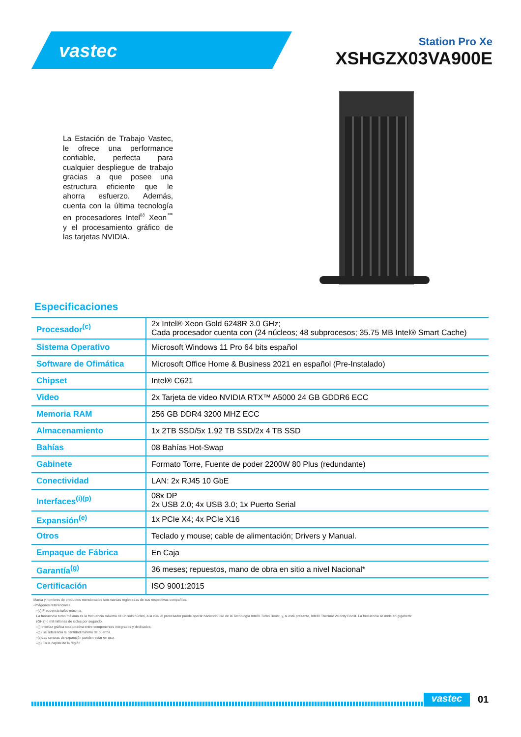vastec
Station Pro Xe
XSHGZX03VA900E
La Estación de Trabajo Vastec, le ofrece una performance confiable, perfecta para cualquier despliegue de trabajo gracias a que posee una estructura eficiente que le ahorra esfuerzo. Además, cuenta con la última tecnología en procesadores Intel<sup>®</sup> Xeon<sup>™</sup> y el procesamiento gráfico de las tarjetas NVIDIA.
Especificaciones
| Procesador<sup>(c)</sup> | 2x Intel® Xeon Gold 6248R 3.0 GHz; Cada procesador cuenta con (24 núcleos; 48 subprocesos; 35.75 MB Intel® Smart Cache) |
| Sistema Operativo | Microsoft Windows 11 Pro 64 bits español |
| Software de Ofimática | Microsoft Office Home & Business 2021 en español (Pre-Instalado) |
| Chipset | Intel® C621 |
| Video | 2x Tarjeta de video NVIDIA RTX™ A5000 24 GB GDDR6 ECC |
| Memoria RAM | 256 GB DDR4 3200 MHZ ECC |
| Almacenamiento | 1x 2TB SSD/5x 1.92 TB SSD/2x 4 TB SSD |
| Bahías | 08 Bahías Hot-Swap |
| Gabinete | Formato Torre, Fuente de poder 2200W 80 Plus (redundante) |
| Conectividad | LAN: 2x RJ45 10 GbE |
| Interfaces<sup>(i)(p)</sup> | 08x DP 2x USB 2.0; 4x USB 3.0; 1x Puerto Serial |
| Expansión<sup>(e)</sup> | 1x PCIe X4; 4x PCIe X16 |
| Otros | Teclado y mouse; cable de alimentación; Drivers y Manual. |
| Empaque de Fábrica | En Caja |
| Garantía<sup>(g)</sup> | 36 meses; repuestos, mano de obra en sitio a nivel Nacional* |
| Certificación | ISO 9001:2015 |
Marca y nombres de productos mencionados son marcas registradas de sus respectivas compañías.
-Imágenes referenciales.
-(c) Frecuencia turbo máxima:
La frecuencia turbo máxima es la frecuencia máxima de un solo núcleo, a la cual el procesador puede operar haciendo uso de la Tecnología Intel® Turbo Boost, y, si está presente, Intel® Thermal Velocity Boost. La frecuencia se mide en gigahertz
(GHz) o mil millones de ciclos por segundo.
-(i) Interfaz gráfica colaborativa entre componentes integrados y dedicados.
-(p) Se referencia la cantidad mínima de puertos.
-(e)Las ranuras de expansión pueden estar en uso.
-(g) En la capital de la región
vastec 01